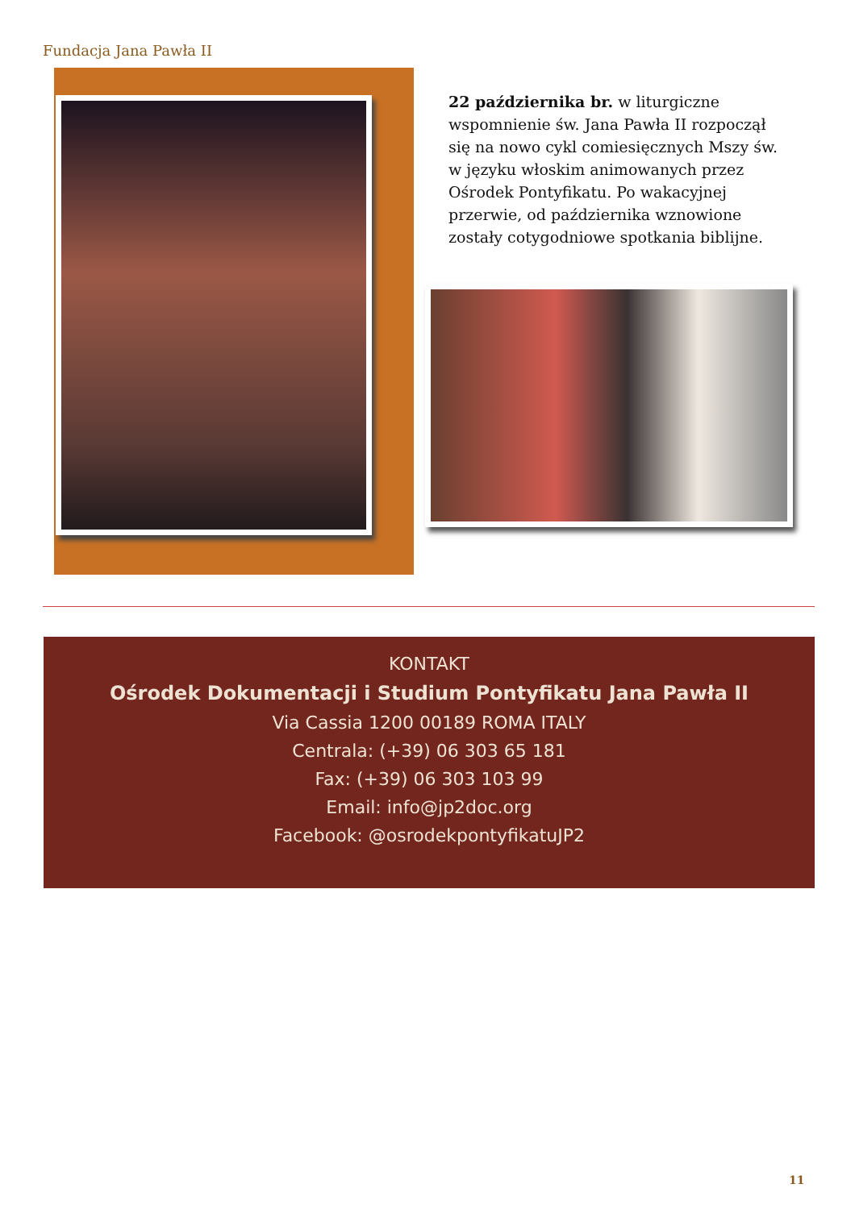Fundacja Jana Pawła II
22 października br. w liturgiczne wspomnienie św. Jana Pawła II rozpoczął się na nowo cykl comiesięcznych Mszy św. w języku włoskim animowanych przez Ośrodek Pontyfikatu. Po wakacyjnej przerwie, od października wznowione zostały cotygodniowe spotkania biblijne.
KONTAKT
Ośrodek Dokumentacji i Studium Pontyfikatu Jana Pawła II
Via Cassia 1200 00189 ROMA ITALY
Centrala: (+39) 06 303 65 181
Fax: (+39) 06 303 103 99
Email: info@jp2doc.org
Facebook: @osrodekpontyfikatuJP2
11